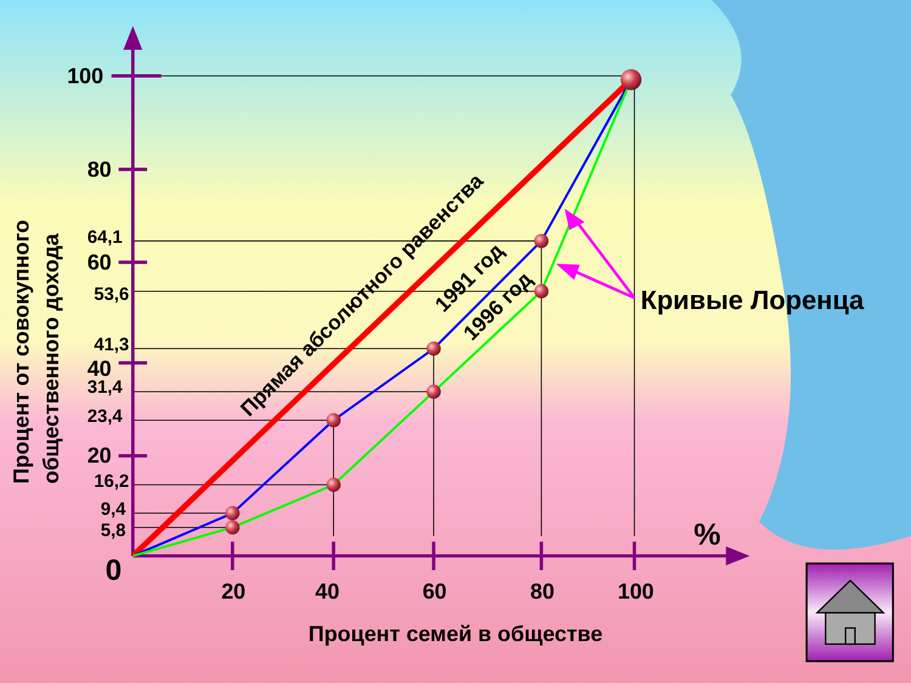Процент от совокупного
общественного дохода
100
80
64,1
60
53,6
41,3
40
31,4
23,4
20
16,2
9,4
5,8
0
Прямая абсолютного равенства
1991 год
1996 год
Кривые Лоренца
%
20
40
60
80
100
Процент семей в обществе